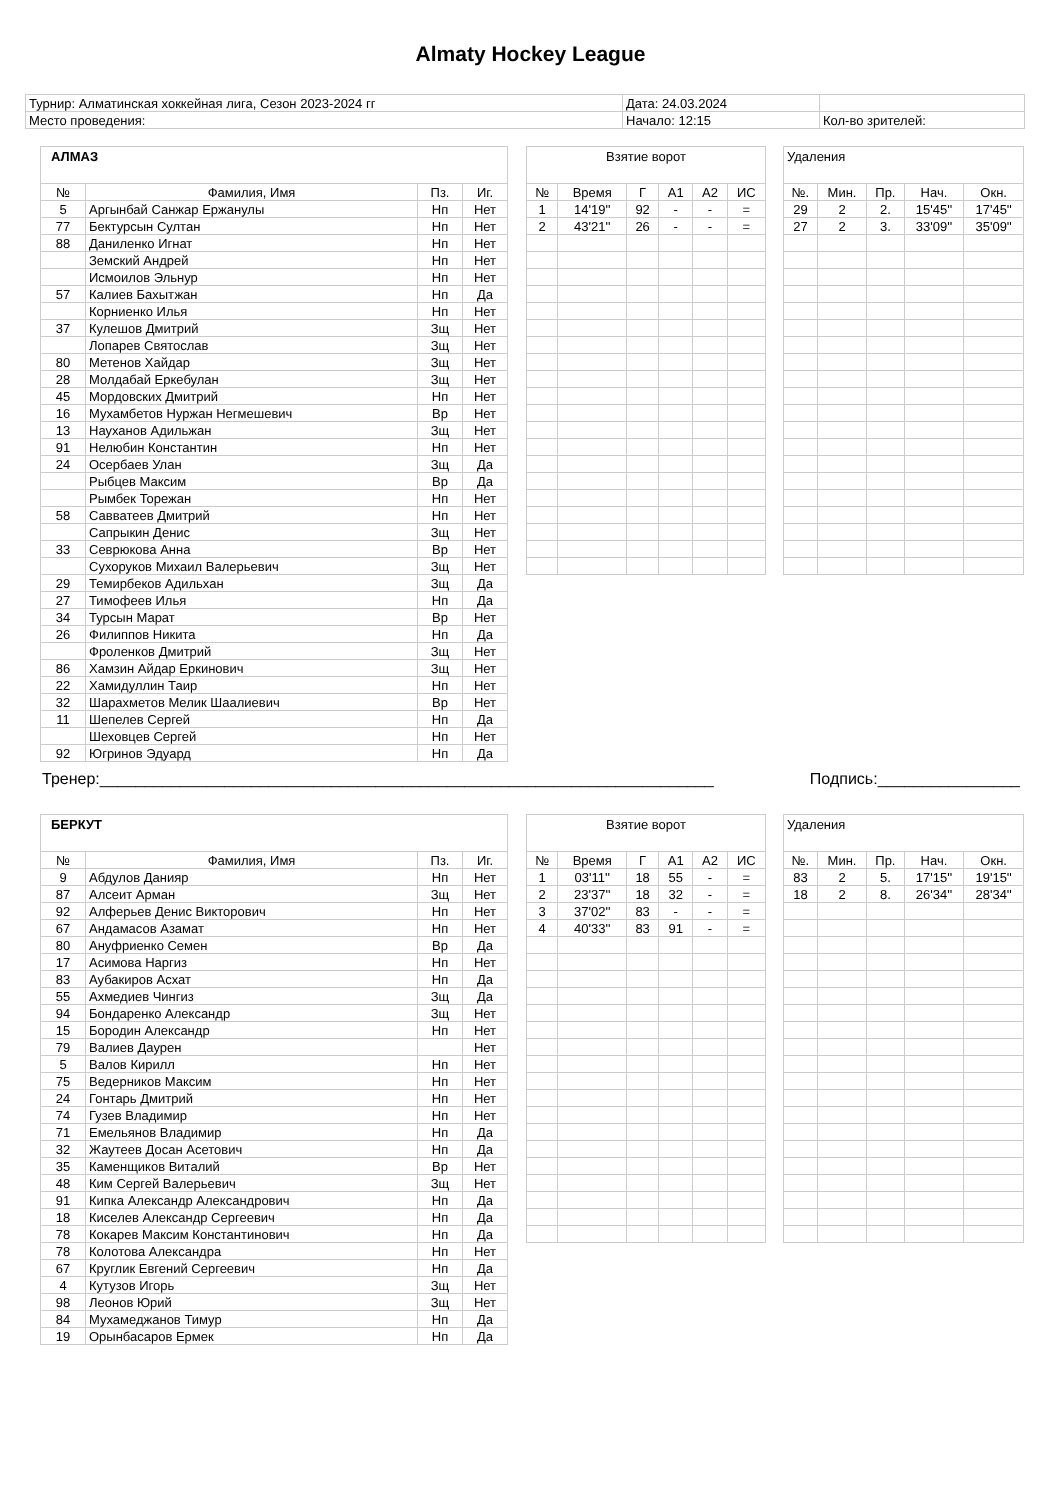Almaty Hockey League
| Турнир: Алматинская хоккейная лига, Сезон 2023-2024 гг | Дата: 24.03.2024 | |
| Место проведения: | Начало: 12:15 | Кол-во зрителей: |
| АЛМАЗ | | | |
| № | Фамилия, Имя | Пз. | Иг. |
| 5 | Аргынбай Санжар Ержанулы | Нп | Нет |
| 77 | Бектурсын Султан | Нп | Нет |
| 88 | Даниленко Игнат | Нп | Нет |
| | Земский Андрей | Нп | Нет |
| | Исмоилов Эльнур | Нп | Нет |
| 57 | Калиев Бахытжан | Нп | Да |
| | Корниенко Илья | Нп | Нет |
| 37 | Кулешов Дмитрий | Зщ | Нет |
| | Лопарев Святослав | Зщ | Нет |
| 80 | Метенов Хайдар | Зщ | Нет |
| 28 | Молдабай Еркебулан | Зщ | Нет |
| 45 | Мордовских Дмитрий | Нп | Нет |
| 16 | Мухамбетов Нуржан Негмешевич | Вр | Нет |
| 13 | Науханов Адильжан | Зщ | Нет |
| 91 | Нелюбин Константин | Нп | Нет |
| 24 | Осербаев Улан | Зщ | Да |
| | Рыбцев Максим | Вр | Да |
| | Рымбек Торежан | Нп | Нет |
| 58 | Савватеев Дмитрий | Нп | Нет |
| | Сапрыкин Денис | Зщ | Нет |
| 33 | Севрюкова Анна | Вр | Нет |
| | Сухоруков Михаил Валерьевич | Зщ | Нет |
| 29 | Темирбеков Адильхан | Зщ | Да |
| 27 | Тимофеев Илья | Нп | Да |
| 34 | Турсын Марат | Вр | Нет |
| 26 | Филиппов Никита | Нп | Да |
| | Фроленков Дмитрий | Зщ | Нет |
| 86 | Хамзин Айдар Еркинович | Зщ | Нет |
| 22 | Хамидуллин Таир | Нп | Нет |
| 32 | Шарахметов Мелик Шаалиевич | Вр | Нет |
| 11 | Шепелев Сергей | Нп | Да |
| | Шеховцев Сергей | Нп | Нет |
| 92 | Югринов Эдуард | Нп | Да |
| Взятие ворот | | | | | |
| № | Время | Г | А1 | А2 | ИС |
| 1 | 14'19'' | 92 | - | - | = |
| 2 | 43'21'' | 26 | - | - | = |
| Удаления | | | | |
| №. | Мин. | Пр. | Нач. | Окн. |
| 29 | 2 | 2. | 15'45'' | 17'45'' |
| 27 | 2 | 3. | 33'09'' | 35'09'' |
Тренер:_____________________________________________________________________ Подпись:________________
| БЕРКУТ | | | |
| № | Фамилия, Имя | Пз. | Иг. |
| 9 | Абдулов Данияр | Нп | Нет |
| 87 | Алсеит Арман | Зщ | Нет |
| 92 | Алферьев Денис Викторович | Нп | Нет |
| 67 | Андамасов Азамат | Нп | Нет |
| 80 | Ануфриенко Семен | Вр | Да |
| 17 | Асимова Наргиз | Нп | Нет |
| 83 | Аубакиров Асхат | Нп | Да |
| 55 | Ахмедиев Чингиз | Зщ | Да |
| 94 | Бондаренко Александр | Зщ | Нет |
| 15 | Бородин Александр | Нп | Нет |
| 79 | Валиев Даурен | | Нет |
| 5 | Валов Кирилл | Нп | Нет |
| 75 | Ведерников Максим | Нп | Нет |
| 24 | Гонтарь Дмитрий | Нп | Нет |
| 74 | Гузев Владимир | Нп | Нет |
| 71 | Емельянов Владимир | Нп | Да |
| 32 | Жаутеев Досан Асетович | Нп | Да |
| 35 | Каменщиков Виталий | Вр | Нет |
| 48 | Ким Сергей Валерьевич | Зщ | Нет |
| 91 | Кипка Александр Александрович | Нп | Да |
| 18 | Киселев Александр Сергеевич | Нп | Да |
| 78 | Кокарев Максим Константинович | Нп | Да |
| 78 | Колотова Александра | Нп | Нет |
| 67 | Круглик Евгений Сергеевич | Нп | Да |
| 4 | Кутузов Игорь | Зщ | Нет |
| 98 | Леонов Юрий | Зщ | Нет |
| 84 | Мухамеджанов Тимур | Нп | Да |
| 19 | Орынбасаров Ермек | Нп | Да |
| Взятие ворот | | | | | |
| № | Время | Г | А1 | А2 | ИС |
| 1 | 03'11'' | 18 | 55 | - | = |
| 2 | 23'37'' | 18 | 32 | - | = |
| 3 | 37'02'' | 83 | - | - | = |
| 4 | 40'33'' | 83 | 91 | - | = |
| Удаления | | | | |
| №. | Мин. | Пр. | Нач. | Окн. |
| 83 | 2 | 5. | 17'15'' | 19'15'' |
| 18 | 2 | 8. | 26'34'' | 28'34'' |